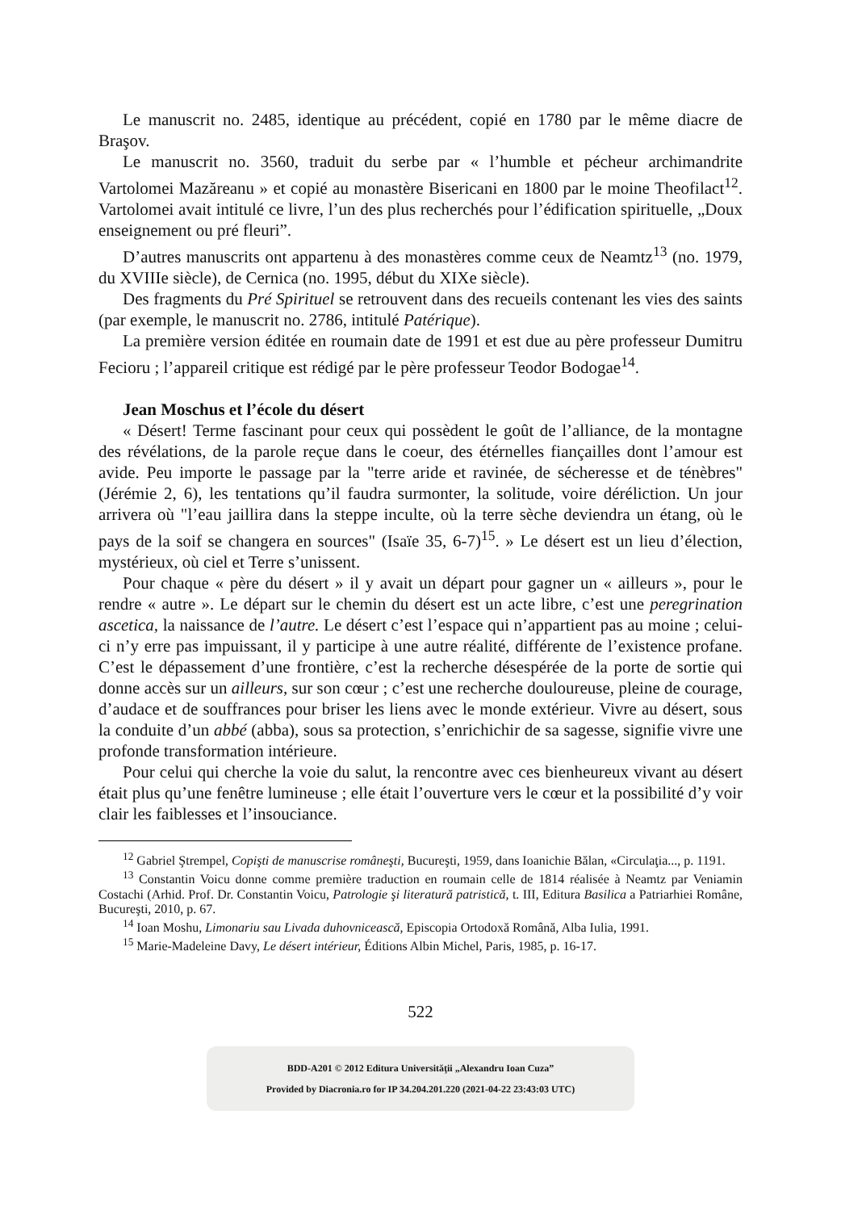Le manuscrit no. 2485, identique au précédent, copié en 1780 par le même diacre de Braşov.
Le manuscrit no. 3560, traduit du serbe par « l’humble et pécheur archimandrite Vartolomei Mazăreanu » et copié au monastère Bisericani en 1800 par le moine Theofilact<sup>12</sup>. Vartolomei avait intitulé ce livre, l’un des plus recherchés pour l’édification spirituelle, „Doux enseignement ou pré fleuri”.
D’autres manuscrits ont appartenu à des monastères comme ceux de Neamtz<sup>13</sup> (no. 1979, du XVIIIe siècle), de Cernica (no. 1995, début du XIXe siècle).
Des fragments du Pré Spirituel se retrouvent dans des recueils contenant les vies des saints (par exemple, le manuscrit no. 2786, intitulé Patérique).
La première version éditée en roumain date de 1991 et est due au père professeur Dumitru Fecioru ; l’appareil critique est rédigé par le père professeur Teodor Bodogae<sup>14</sup>.
Jean Moschus et l’école du désert
« Désert! Terme fascinant pour ceux qui possèdent le goût de l’alliance, de la montagne des révélations, de la parole reçue dans le coeur, des étérnelles fiançailles dont l’amour est avide. Peu importe le passage par la "terre aride et ravinée, de sécheresse et de ténèbres" (Jérémie 2, 6), les tentations qu’il faudra surmonter, la solitude, voire déréliction. Un jour arrivera où "l’eau jaillira dans la steppe inculte, où la terre sèche deviendra un étang, où le pays de la soif se changera en sources" (Isaïe 35, 6-7)<sup>15</sup>. » Le désert est un lieu d’élection, mystérieux, où ciel et Terre s’unissent.
Pour chaque « père du désert » il y avait un départ pour gagner un « ailleurs », pour le rendre « autre ». Le départ sur le chemin du désert est un acte libre, c’est une peregrination ascetica, la naissance de l’autre. Le désert c’est l’espace qui n’appartient pas au moine ; celui-ci n’y erre pas impuissant, il y participe à une autre réalité, différente de l’existence profane. C’est le dépassement d’une frontière, c’est la recherche désespérée de la porte de sortie qui donne accès sur un ailleurs, sur son cœur ; c’est une recherche douloureuse, pleine de courage, d’audace et de souffrances pour briser les liens avec le monde extérieur. Vivre au désert, sous la conduite d’un abbé (abba), sous sa protection, s’enrichichir de sa sagesse, signifie vivre une profonde transformation intérieure.
Pour celui qui cherche la voie du salut, la rencontre avec ces bienheureux vivant au désert était plus qu’une fenêtre lumineuse ; elle était l’ouverture vers le cœur et la possibilité d’y voir clair les faiblesses et l’insouciance.
<sup>12</sup> Gabriel Ştrempel, Copişti de manuscrise româneşti, Bucureşti, 1959, dans Ioanichie Bălan, «Circulaţia..., p. 1191.
<sup>13</sup> Constantin Voicu donne comme première traduction en roumain celle de 1814 réalisée à Neamtz par Veniamin Costachi (Arhid. Prof. Dr. Constantin Voicu, Patrologie şi literatură patristică, t. III, Editura Basilica a Patriarhiei Române, Bucureşti, 2010, p. 67.
<sup>14</sup> Ioan Moshu, Limonariu sau Livada duhovnicească, Episcopia Ortodoxă Română, Alba Iulia, 1991.
<sup>15</sup> Marie-Madeleine Davy, Le désert intérieur, Éditions Albin Michel, Paris, 1985, p. 16-17.
522
BDD-A201 © 2012 Editura Universităţii „Alexandru Ioan Cuza”
Provided by Diacronia.ro for IP 34.204.201.220 (2021-04-22 23:43:03 UTC)